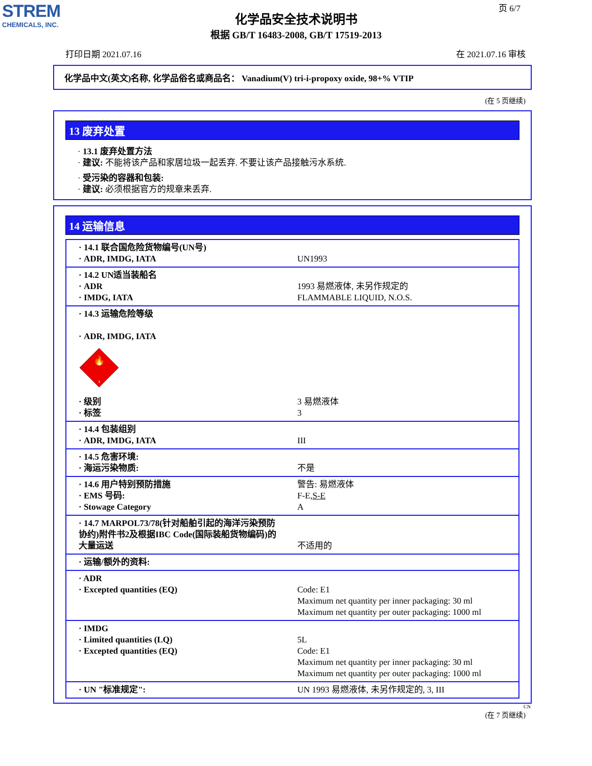STREM
CHEMICALS, INC.
页 6/7
化学品安全技术说明书
根据 GB/T 16483-2008, GB/T 17519-2013
打印日期 2021.07.16 在 2021.07.16 审核
化学品中文(英文)名称, 化学品俗名或商品名： Vanadium(V) tri-i-propoxy oxide, 98+% VTIP
(在 5 页继续)
13 废弃处置
· 13.1 废弃处置方法
· 建议: 不能将该产品和家居垃圾一起丢弃. 不要让该产品接触污水系统.
· 受污染的容器和包装:
· 建议: 必须根据官方的规章来丢弃.
14 运输信息
| · 14.1 联合国危险货物编号(UN号) · ADR, IMDG, IATA | UN1993 |
| · 14.2 UN适当装船名 · ADR · IMDG, IATA | 1993 易燃液体, 未另作规定的 FLAMMABLE LIQUID, N.O.S. |
| · 14.3 运输危险等级 · ADR, IMDG, IATA 🔥 3 · 级别 · 标签 | 3 易燃液体 3 |
| · 14.4 包装组别 · ADR, IMDG, IATA | III |
| · 14.5 危害环境: · 海运污染物质: | 不是 |
| · 14.6 用户特别预防措施 · EMS 号码: · Stowage Category | 警告: 易燃液体 F-E, S-E A |
| · 14.7 MARPOL73/78(针对船舶引起的海洋污染预防协约)附件书2及根据IBC Code(国际装船货物编码)的大量运送 | 不适用的 |
| · 运输/额外的资料: | |
| · ADR · Excepted quantities (EQ) | Code: E1 Maximum net quantity per inner packaging: 30 ml Maximum net quantity per outer packaging: 1000 ml |
| · IMDG · Limited quantities (LQ) · Excepted quantities (EQ) | 5L Code: E1 Maximum net quantity per inner packaging: 30 ml Maximum net quantity per outer packaging: 1000 ml |
| · UN "标准规定": | UN 1993 易燃液体, 未另作规定的, 3, III |
CN
(在 7 页继续)